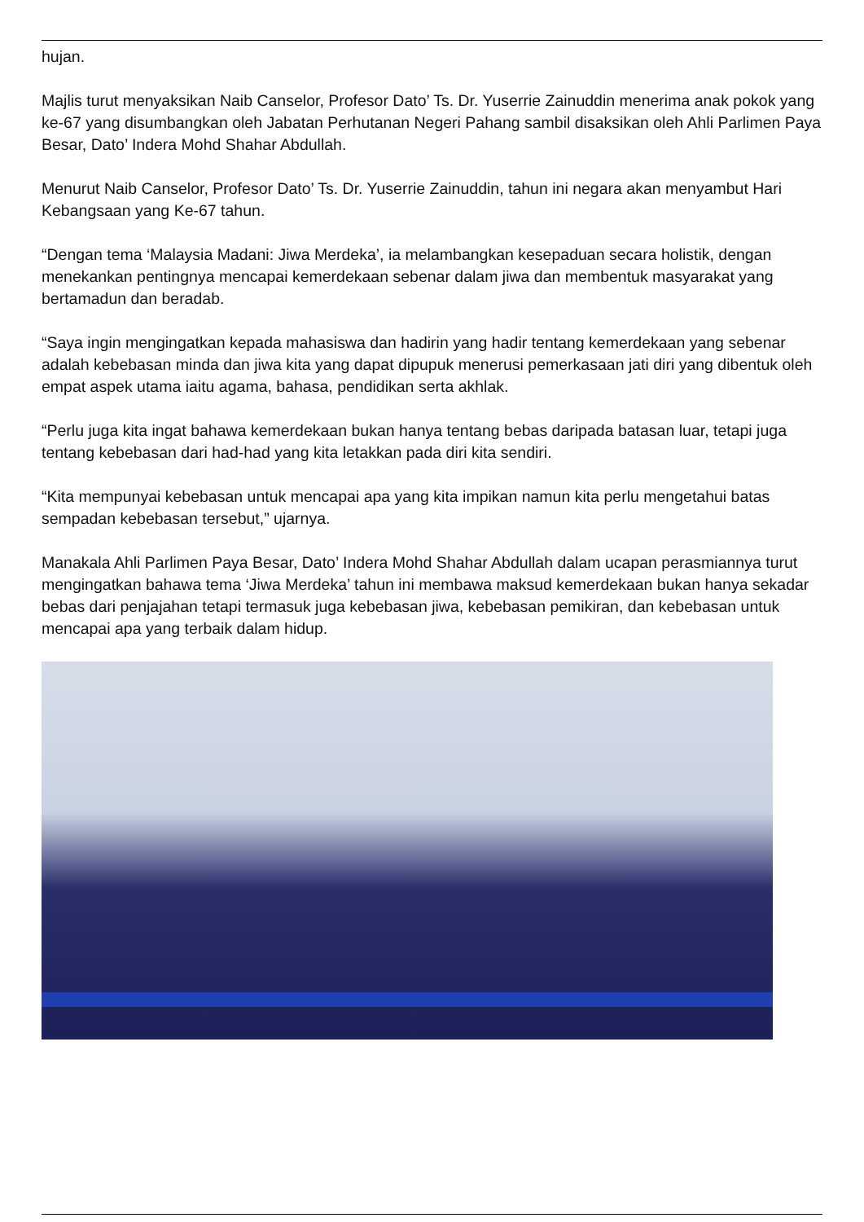hujan.
Majlis turut menyaksikan Naib Canselor, Profesor Dato’ Ts. Dr. Yuserrie Zainuddin menerima anak pokok yang ke-67 yang disumbangkan oleh Jabatan Perhutanan Negeri Pahang sambil disaksikan oleh Ahli Parlimen Paya Besar, Dato’ Indera Mohd Shahar Abdullah.
Menurut Naib Canselor, Profesor Dato’ Ts. Dr. Yuserrie Zainuddin, tahun ini negara akan menyambut Hari Kebangsaan yang Ke-67 tahun.
“Dengan tema ‘Malaysia Madani: Jiwa Merdeka’, ia melambangkan kesepaduan secara holistik, dengan menekankan pentingnya mencapai kemerdekaan sebenar dalam jiwa dan membentuk masyarakat yang bertamadun dan beradab.
“Saya ingin mengingatkan kepada mahasiswa dan hadirin yang hadir tentang kemerdekaan yang sebenar adalah kebebasan minda dan jiwa kita yang dapat dipupuk menerusi pemerkasaan jati diri yang dibentuk oleh empat aspek utama iaitu agama, bahasa, pendidikan serta akhlak.
“Perlu juga kita ingat bahawa kemerdekaan bukan hanya tentang bebas daripada batasan luar, tetapi juga tentang kebebasan dari had-had yang kita letakkan pada diri kita sendiri.
“Kita mempunyai kebebasan untuk mencapai apa yang kita impikan namun kita perlu mengetahui batas sempadan kebebasan tersebut,” ujarnya.
Manakala Ahli Parlimen Paya Besar, Dato’ Indera Mohd Shahar Abdullah dalam ucapan perasmiannya turut mengingatkan bahawa tema ‘Jiwa Merdeka’ tahun ini membawa maksud kemerdekaan bukan hanya sekadar bebas dari penjajahan tetapi termasuk juga kebebasan jiwa, kebebasan pemikiran, dan kebebasan untuk mencapai apa yang terbaik dalam hidup.